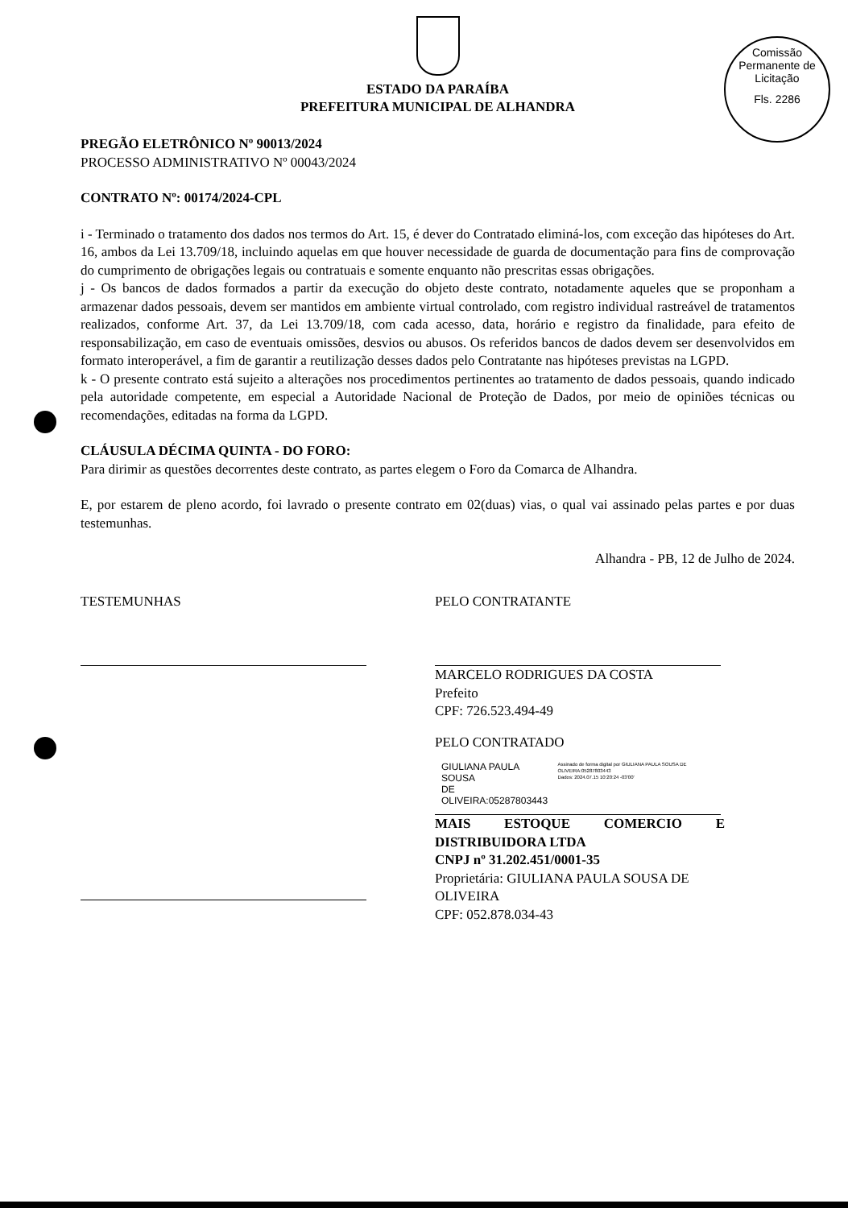Comissão Permanente de Licitação
Fls. 2286
ESTADO DA PARAÍBA
PREFEITURA MUNICIPAL DE ALHANDRA
PREGÃO ELETRÔNICO Nº 90013/2024
PROCESSO ADMINISTRATIVO Nº 00043/2024
CONTRATO Nº: 00174/2024-CPL
i - Terminado o tratamento dos dados nos termos do Art. 15, é dever do Contratado eliminá-los, com exceção das hipóteses do Art. 16, ambos da Lei 13.709/18, incluindo aquelas em que houver necessidade de guarda de documentação para fins de comprovação do cumprimento de obrigações legais ou contratuais e somente enquanto não prescritas essas obrigações.
j - Os bancos de dados formados a partir da execução do objeto deste contrato, notadamente aqueles que se proponham a armazenar dados pessoais, devem ser mantidos em ambiente virtual controlado, com registro individual rastreável de tratamentos realizados, conforme Art. 37, da Lei 13.709/18, com cada acesso, data, horário e registro da finalidade, para efeito de responsabilização, em caso de eventuais omissões, desvios ou abusos. Os referidos bancos de dados devem ser desenvolvidos em formato interoperável, a fim de garantir a reutilização desses dados pelo Contratante nas hipóteses previstas na LGPD.
k - O presente contrato está sujeito a alterações nos procedimentos pertinentes ao tratamento de dados pessoais, quando indicado pela autoridade competente, em especial a Autoridade Nacional de Proteção de Dados, por meio de opiniões técnicas ou recomendações, editadas na forma da LGPD.
CLÁUSULA DÉCIMA QUINTA - DO FORO:
Para dirimir as questões decorrentes deste contrato, as partes elegem o Foro da Comarca de Alhandra.
E, por estarem de pleno acordo, foi lavrado o presente contrato em 02(duas) vias, o qual vai assinado pelas partes e por duas testemunhas.
Alhandra - PB, 12 de Julho de 2024.
TESTEMUNHAS PELO CONTRATANTE
MARCELO RODRIGUES DA COSTA
Prefeito
CPF: 726.523.494-49
PELO CONTRATADO
GIULIANA PAULA SOUSA
DE OLIVEIRA:05287803443
Assinado de forma digital por GIULIANA PAULA SOUSA DE OLIVEIRA:05287803443
Dados: 2024.07.15 10:20:24 -03'00'
MAIS ESTOQUE COMERCIO E DISTRIBUIDORA LTDA
CNPJ nº 31.202.451/0001-35
Proprietária: GIULIANA PAULA SOUSA DE OLIVEIRA
CPF: 052.878.034-43